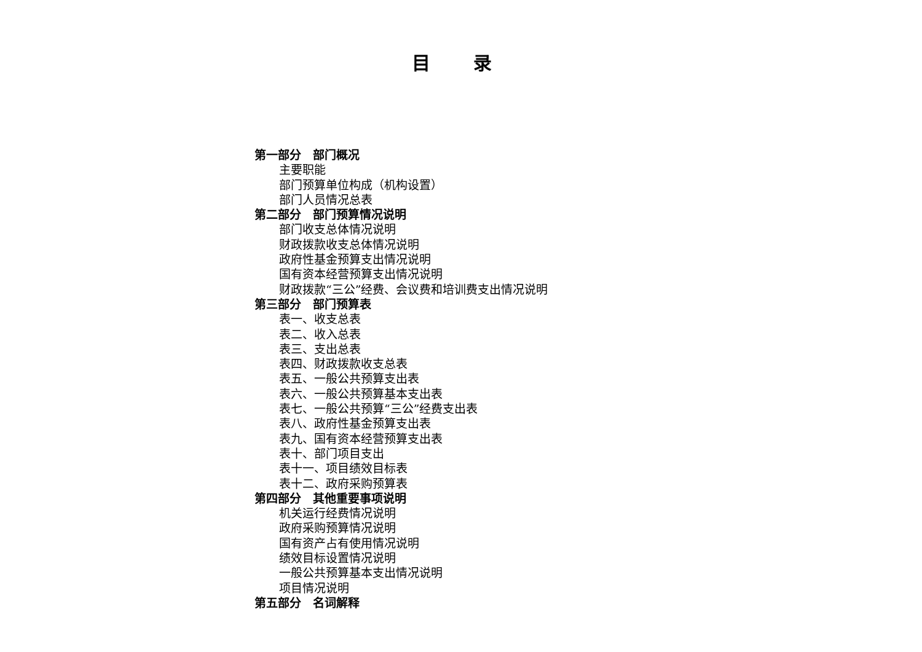目 录
第一部分　部门概况
主要职能
部门预算单位构成（机构设置）
部门人员情况总表
第二部分　部门预算情况说明
部门收支总体情况说明
财政拨款收支总体情况说明
政府性基金预算支出情况说明
国有资本经营预算支出情况说明
财政拨款“三公”经费、会议费和培训费支出情况说明
第三部分　部门预算表
表一、收支总表
表二、收入总表
表三、支出总表
表四、财政拨款收支总表
表五、一般公共预算支出表
表六、一般公共预算基本支出表
表七、一般公共预算“三公”经费支出表
表八、政府性基金预算支出表
表九、国有资本经营预算支出表
表十、部门项目支出
表十一、项目绩效目标表
表十二、政府采购预算表
第四部分　其他重要事项说明
机关运行经费情况说明
政府采购预算情况说明
国有资产占有使用情况说明
绩效目标设置情况说明
一般公共预算基本支出情况说明
项目情况说明
第五部分　名词解释